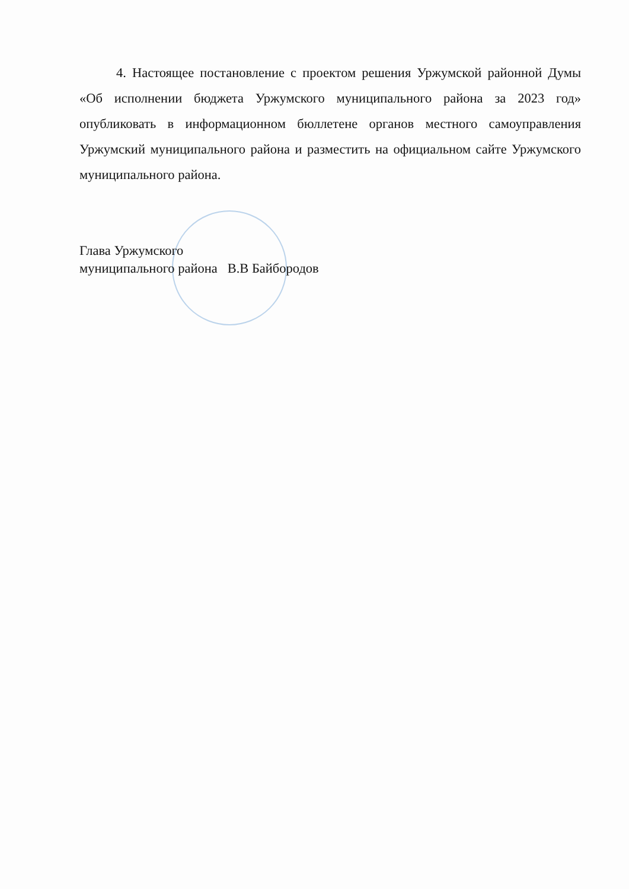4. Настоящее постановление с проектом решения Уржумской районной Думы «Об исполнении бюджета Уржумского муниципального района за 2023 год» опубликовать в информационном бюллетене органов местного самоуправления Уржумский муниципального района и разместить на официальном сайте Уржумского муниципального района.
Глава Уржумского
муниципального района В.В Байбородов